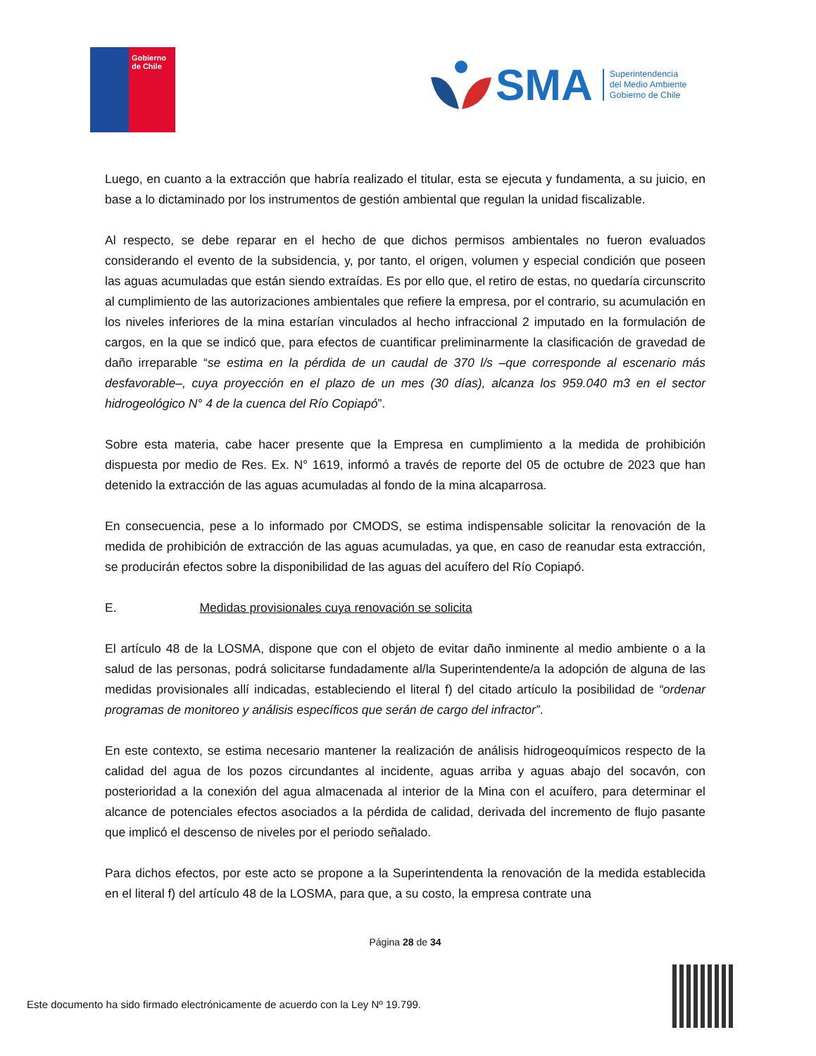Gobierno
de Chile
SMA
Superintendencia
del Medio Ambiente
Gobierno de Chile
Luego, en cuanto a la extracción que habría realizado el titular, esta se ejecuta y fundamenta, a su juicio, en base a lo dictaminado por los instrumentos de gestión ambiental que regulan la unidad fiscalizable.
Al respecto, se debe reparar en el hecho de que dichos permisos ambientales no fueron evaluados considerando el evento de la subsidencia, y, por tanto, el origen, volumen y especial condición que poseen las aguas acumuladas que están siendo extraídas. Es por ello que, el retiro de estas, no quedaría circunscrito al cumplimiento de las autorizaciones ambientales que refiere la empresa, por el contrario, su acumulación en los niveles inferiores de la mina estarían vinculados al hecho infraccional 2 imputado en la formulación de cargos, en la que se indicó que, para efectos de cuantificar preliminarmente la clasificación de gravedad de daño irreparable “se estima en la pérdida de un caudal de 370 l/s –que corresponde al escenario más desfavorable–, cuya proyección en el plazo de un mes (30 días), alcanza los 959.040 m3 en el sector hidrogeológico N° 4 de la cuenca del Río Copiapó”.
Sobre esta materia, cabe hacer presente que la Empresa en cumplimiento a la medida de prohibición dispuesta por medio de Res. Ex. N° 1619, informó a través de reporte del 05 de octubre de 2023 que han detenido la extracción de las aguas acumuladas al fondo de la mina alcaparrosa.
En consecuencia, pese a lo informado por CMODS, se estima indispensable solicitar la renovación de la medida de prohibición de extracción de las aguas acumuladas, ya que, en caso de reanudar esta extracción, se producirán efectos sobre la disponibilidad de las aguas del acuífero del Río Copiapó.
E. Medidas provisionales cuya renovación se solicita
El artículo 48 de la LOSMA, dispone que con el objeto de evitar daño inminente al medio ambiente o a la salud de las personas, podrá solicitarse fundadamente al/la Superintendente/a la adopción de alguna de las medidas provisionales allí indicadas, estableciendo el literal f) del citado artículo la posibilidad de “ordenar programas de monitoreo y análisis específicos que serán de cargo del infractor”.
En este contexto, se estima necesario mantener la realización de análisis hidrogeoquímicos respecto de la calidad del agua de los pozos circundantes al incidente, aguas arriba y aguas abajo del socavón, con posterioridad a la conexión del agua almacenada al interior de la Mina con el acuífero, para determinar el alcance de potenciales efectos asociados a la pérdida de calidad, derivada del incremento de flujo pasante que implicó el descenso de niveles por el periodo señalado.
Para dichos efectos, por este acto se propone a la Superintendenta la renovación de la medida establecida en el literal f) del artículo 48 de la LOSMA, para que, a su costo, la empresa contrate una
Página 28 de 34
Este documento ha sido firmado electrónicamente de acuerdo con la Ley Nº 19.799.